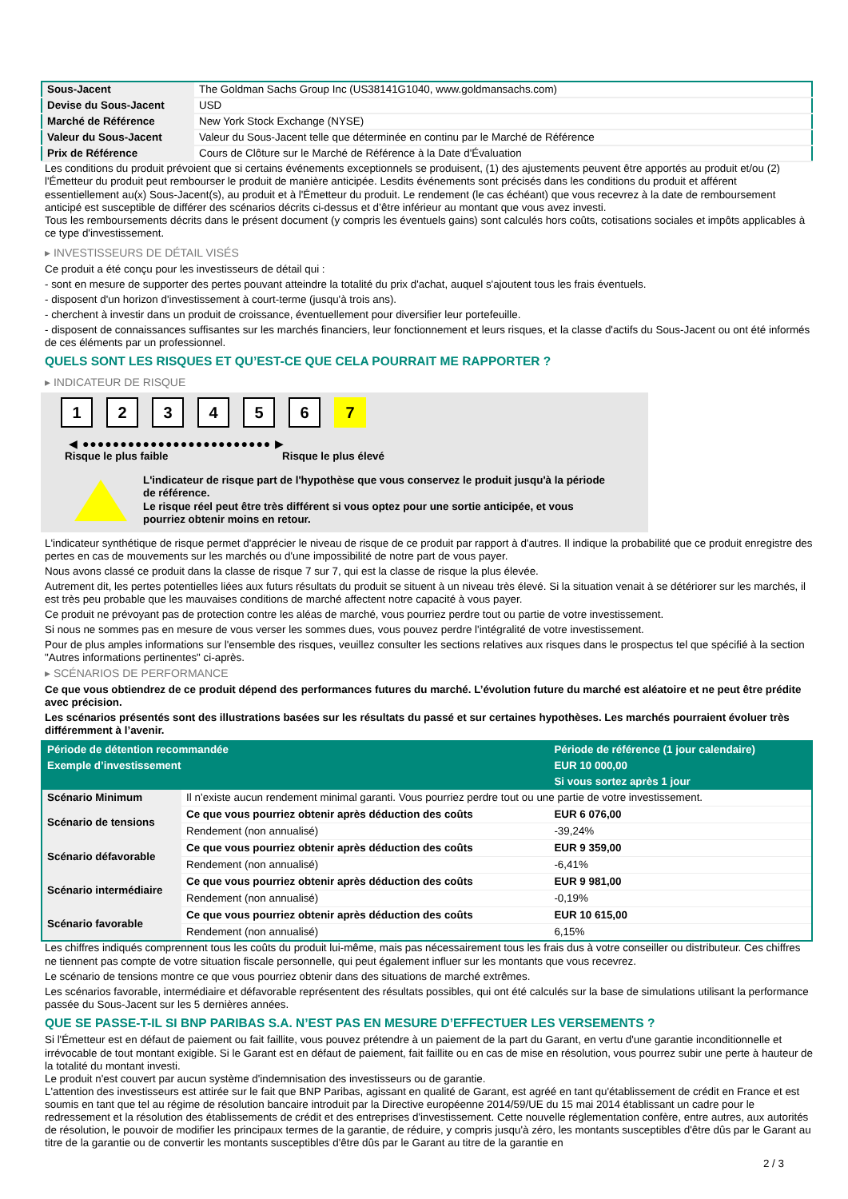| Sous-Jacent | The Goldman Sachs Group Inc (US38141G1040, www.goldmansachs.com) |
| Devise du Sous-Jacent | USD |
| Marché de Référence | New York Stock Exchange (NYSE) |
| Valeur du Sous-Jacent | Valeur du Sous-Jacent telle que déterminée en continu par le Marché de Référence |
| Prix de Référence | Cours de Clôture sur le Marché de Référence à la Date d'Évaluation |
Les conditions du produit prévoient que si certains événements exceptionnels se produisent, (1) des ajustements peuvent être apportés au produit et/ou (2) l'Émetteur du produit peut rembourser le produit de manière anticipée. Lesdits événements sont précisés dans les conditions du produit et afférent essentiellement au(x) Sous-Jacent(s), au produit et à l'Émetteur du produit. Le rendement (le cas échéant) que vous recevrez à la date de remboursement anticipé est susceptible de différer des scénarios décrits ci-dessus et d’être inférieur au montant que vous avez investi.
Tous les remboursements décrits dans le présent document (y compris les éventuels gains) sont calculés hors coûts, cotisations sociales et impôts applicables à ce type d'investissement.
▸ INVESTISSEURS DE DÉTAIL VISÉS
Ce produit a été conçu pour les investisseurs de détail qui :
- sont en mesure de supporter des pertes pouvant atteindre la totalité du prix d'achat, auquel s'ajoutent tous les frais éventuels.
- disposent d'un horizon d'investissement à court-terme (jusqu'à trois ans).
- cherchent à investir dans un produit de croissance, éventuellement pour diversifier leur portefeuille.
- disposent de connaissances suffisantes sur les marchés financiers, leur fonctionnement et leurs risques, et la classe d'actifs du Sous-Jacent ou ont été informés de ces éléments par un professionnel.
QUELS SONT LES RISQUES ET QU’EST-CE QUE CELA POURRAIT ME RAPPORTER ?
▸ INDICATEUR DE RISQUE
1 2 3 4 5 6 7
◀ ●●●●●●●●●●●●●●●●●●●●●●●●● ▶
Risque le plus faible Risque le plus élevé
L'indicateur de risque part de l'hypothèse que vous conservez le produit jusqu'à la période de référence.
Le risque réel peut être très différent si vous optez pour une sortie anticipée, et vous pourriez obtenir moins en retour.
L'indicateur synthétique de risque permet d'apprécier le niveau de risque de ce produit par rapport à d'autres. Il indique la probabilité que ce produit enregistre des pertes en cas de mouvements sur les marchés ou d'une impossibilité de notre part de vous payer.
Nous avons classé ce produit dans la classe de risque 7 sur 7, qui est la classe de risque la plus élevée.
Autrement dit, les pertes potentielles liées aux futurs résultats du produit se situent à un niveau très élevé. Si la situation venait à se détériorer sur les marchés, il est très peu probable que les mauvaises conditions de marché affectent notre capacité à vous payer.
Ce produit ne prévoyant pas de protection contre les aléas de marché, vous pourriez perdre tout ou partie de votre investissement.
Si nous ne sommes pas en mesure de vous verser les sommes dues, vous pouvez perdre l'intégralité de votre investissement.
Pour de plus amples informations sur l'ensemble des risques, veuillez consulter les sections relatives aux risques dans le prospectus tel que spécifié à la section "Autres informations pertinentes" ci-après.
▸ SCÉNARIOS DE PERFORMANCE
Ce que vous obtiendrez de ce produit dépend des performances futures du marché. L’évolution future du marché est aléatoire et ne peut être prédite avec précision.
Les scénarios présentés sont des illustrations basées sur les résultats du passé et sur certaines hypothèses. Les marchés pourraient évoluer très différemment à l’avenir.
| Période de détention recommandée | | Période de référence (1 jour calendaire) |
| --- | --- | --- |
| Exemple d’investissement | | EUR 10 000,00 |
| | | Si vous sortez après 1 jour |
| Scénario Minimum | Il n’existe aucun rendement minimal garanti. Vous pourriez perdre tout ou une partie de votre investissement. | |
| Scénario de tensions | Ce que vous pourriez obtenir après déduction des coûts | EUR 6 076,00 |
| | Rendement (non annualisé) | -39,24% |
| Scénario défavorable | Ce que vous pourriez obtenir après déduction des coûts | EUR 9 359,00 |
| | Rendement (non annualisé) | -6,41% |
| Scénario intermédiaire | Ce que vous pourriez obtenir après déduction des coûts | EUR 9 981,00 |
| | Rendement (non annualisé) | -0,19% |
| Scénario favorable | Ce que vous pourriez obtenir après déduction des coûts | EUR 10 615,00 |
| | Rendement (non annualisé) | 6,15% |
Les chiffres indiqués comprennent tous les coûts du produit lui-même, mais pas nécessairement tous les frais dus à votre conseiller ou distributeur. Ces chiffres ne tiennent pas compte de votre situation fiscale personnelle, qui peut également influer sur les montants que vous recevrez.
Le scénario de tensions montre ce que vous pourriez obtenir dans des situations de marché extrêmes.
Les scénarios favorable, intermédiaire et défavorable représentent des résultats possibles, qui ont été calculés sur la base de simulations utilisant la performance passée du Sous-Jacent sur les 5 dernières années.
QUE SE PASSE-T-IL SI BNP PARIBAS S.A. N’EST PAS EN MESURE D’EFFECTUER LES VERSEMENTS ?
Si l'Émetteur est en défaut de paiement ou fait faillite, vous pouvez prétendre à un paiement de la part du Garant, en vertu d'une garantie inconditionnelle et irrévocable de tout montant exigible. Si le Garant est en défaut de paiement, fait faillite ou en cas de mise en résolution, vous pourrez subir une perte à hauteur de la totalité du montant investi.
Le produit n'est couvert par aucun système d'indemnisation des investisseurs ou de garantie.
L'attention des investisseurs est attirée sur le fait que BNP Paribas, agissant en qualité de Garant, est agréé en tant qu'établissement de crédit en France et est soumis en tant que tel au régime de résolution bancaire introduit par la Directive européenne 2014/59/UE du 15 mai 2014 établissant un cadre pour le redressement et la résolution des établissements de crédit et des entreprises d'investissement. Cette nouvelle réglementation confère, entre autres, aux autorités de résolution, le pouvoir de modifier les principaux termes de la garantie, de réduire, y compris jusqu'à zéro, les montants susceptibles d'être dûs par le Garant au titre de la garantie ou de convertir les montants susceptibles d'être dûs par le Garant au titre de la garantie en
2 / 3